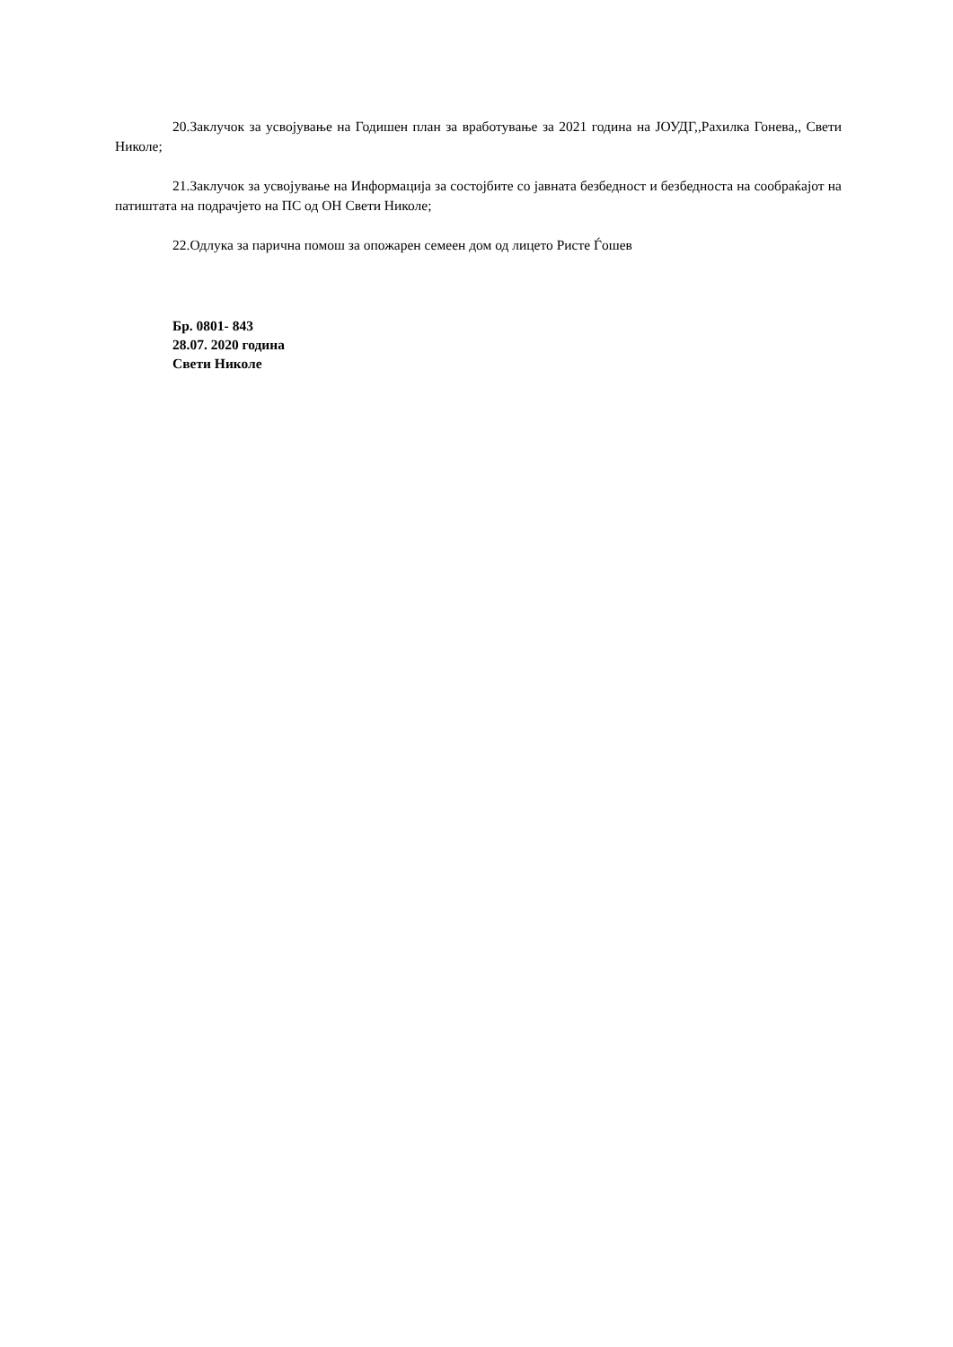20.Заклучок за усвојување на Годишен план за вработување за 2021 година на ЈОУДГ,,Рахилка Гонева,, Свети Николе;
21.Заклучок за усвојување на Информација за состојбите со јавната безбедност и безбедноста на сообраќајот на патиштата на подрачјето на ПС од ОН Свети Николе;
22.Одлука за парична помош за опожарен семеен дом од лицето Ристе Ѓошев
Бр. 0801- 843
28.07. 2020 година
Свети Николе